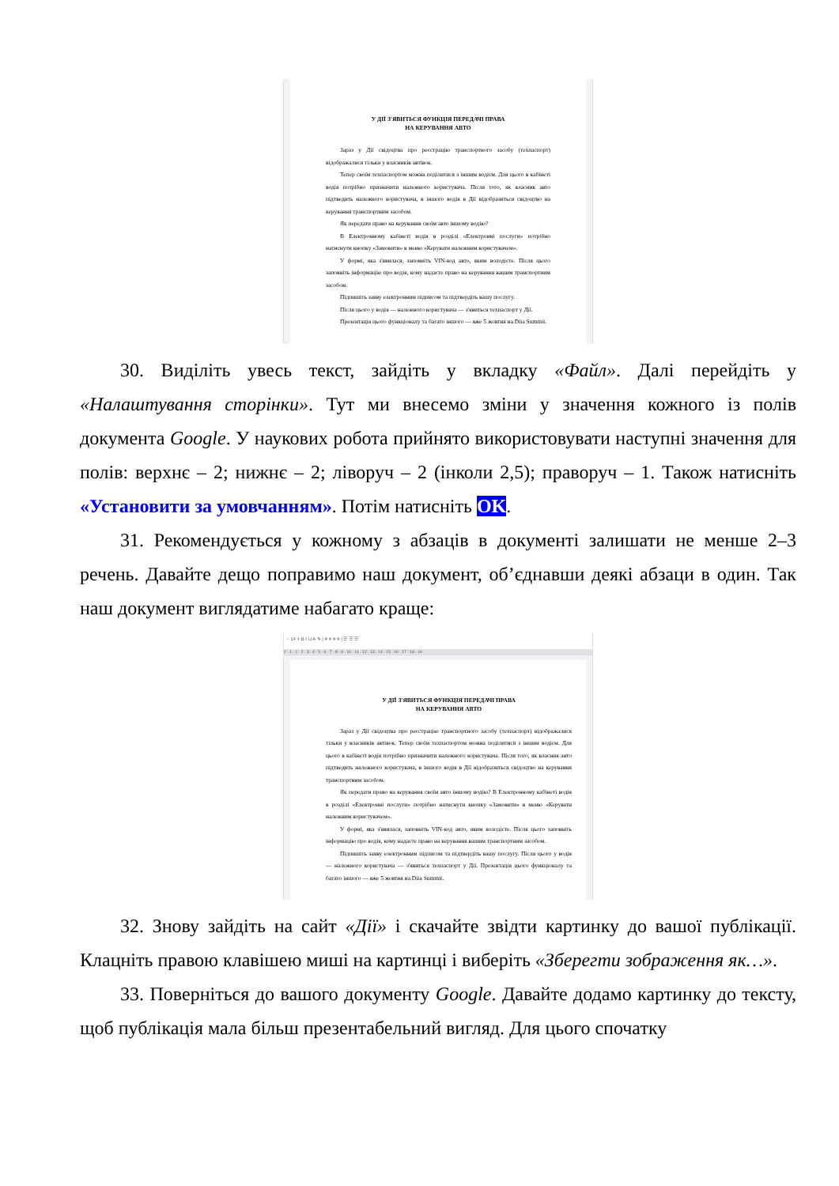У ДІЇ З'ЯВИТЬСЯ ФУНКЦІЯ ПЕРЕДАЧІ ПРАВА
НА КЕРУВАННЯ АВТО
Зараз у Дії свідоцтва про реєстрацію транспортного засобу (техпаспорт) відображалися тільки у власників автівок.
Тепер своїм техпаспортом можна поділитися з іншим водієм. Для цього в кабінеті водія потрібно призначити належного користувача. Після того, як власник авто підтведить належного користувача, в іншого водія в Дії відобразиться свідоцтво на керування транспортним засобом.
Як передати право на керування своїм авто іншому водію?
В Електронному кабінеті водія в розділі «Електронні послуги» потрібно натиснути кнопку «Замовити» в меню «Керувати належним користувачем».
У формі, яка з'явилася, заповніть VIN-код авто, яким володієте. Після цього заповніть інформацію про водія, кому надаєте право на керування вашим транспортним засобом.
Підпишіть заяву електронним підписом та підтвердіть вашу послугу.
Після цього у водія — належного користувача — з'явиться техпаспорт у Дії.
Презентація цього функціоналу та багато іншого — вже 5 жовтня на Diia Summit.
30. Виділіть увесь текст, зайдіть у вкладку «Файл». Далі перейдіть у «Налаштування сторінки». Тут ми внесемо зміни у значення кожного із полів документа Google. У наукових робота прийнято використовувати наступні значення для полів: верхнє – 2; нижнє – 2; ліворуч – 2 (інколи 2,5); праворуч – 1. Також натисніть «Установити за умовчанням». Потім натисніть OK.
31. Рекомендується у кожному з абзаців в документі залишати не менше 2–3 речень. Давайте дещо поправимо наш документ, об’єднавши деякі абзаци в один. Так наш документ виглядатиме набагато краще:
− 14 + B I U A ✎ | ≡ ≡ ≡ ≡ | ☰ ☰ ☰
2 · 1 · 1 · 2 · 3 · 4 · 5 · 6 · 7 · 8 · 9 · 10 · 11 · 12 · 13 · 14 · 15 · 16 · 17 · 18 · 19
У ДІЇ З'ЯВИТЬСЯ ФУНКЦІЯ ПЕРЕДАЧІ ПРАВА
НА КЕРУВАННЯ АВТО
Зараз у Дії свідоцтва про реєстрацію транспортного засобу (техпаспорт) відображалися тільки у власників автівок. Тепер своїм техпаспортом можна поділитися з іншим водієм. Для цього в кабінеті водія потрібно призначити належного користувача. Після того, як власник авто підтведить належного користувача, в іншого водія в Дії відобразиться свідоцтво на керування транспортним засобом.
Як передати право на керування своїм авто іншому водію? В Електронному кабінеті водія в розділі «Електронні послуги» потрібно натиснути кнопку «Замовити» в меню «Керувати належним користувачем».
У формі, яка з'явилася, заповніть VIN-код авто, яким володієте. Після цього заповніть інформацію про водія, кому надаєте право на керування вашим транспортним засобом.
Підпишіть заяву електронним підписом та підтвердіть вашу послугу. Після цього у водія — належного користувача — з'явиться техпаспорт у Дії. Презентація цього функціоналу та багато іншого — вже 5 жовтня на Diia Summit.
32. Знову зайдіть на сайт «Дії» і скачайте звідти картинку до вашої публікації. Клацніть правою клавішею миші на картинці і виберіть «Зберегти зображення як…».
33. Поверніться до вашого документу Google. Давайте додамо картинку до тексту, щоб публікація мала більш презентабельний вигляд. Для цього спочатку